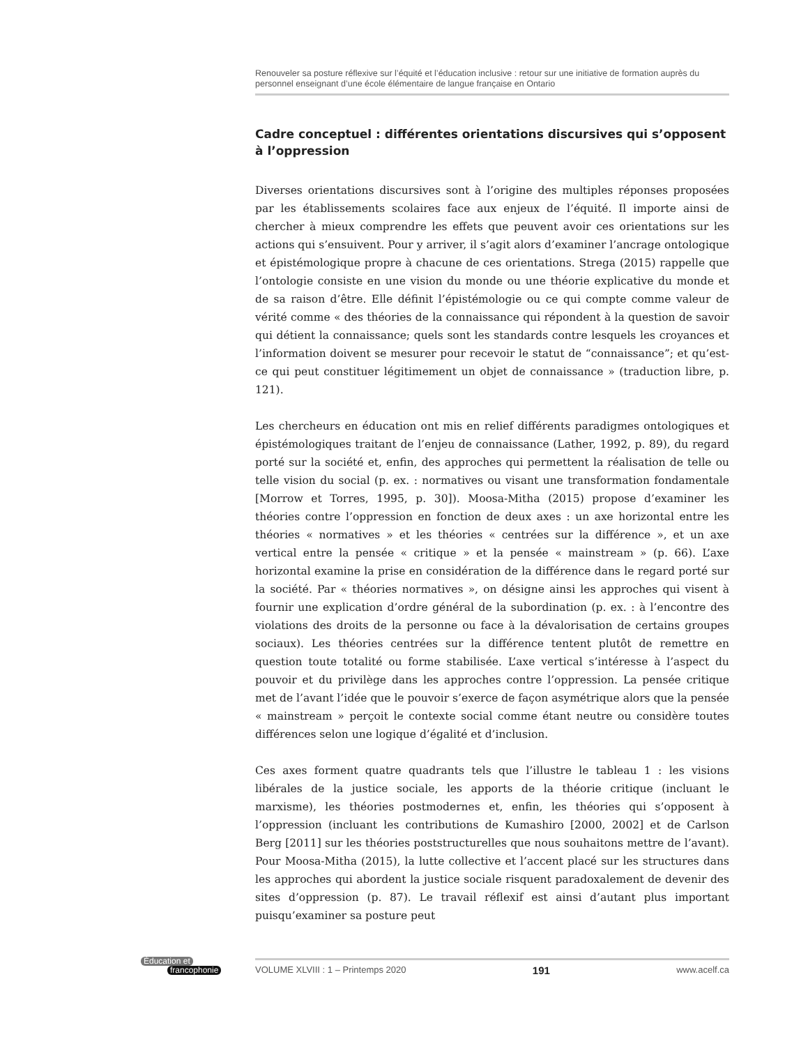Renouveler sa posture réflexive sur l’équité et l’éducation inclusive : retour sur une initiative de formation auprès du personnel enseignant d’une école élémentaire de langue française en Ontario
Cadre conceptuel : différentes orientations discursives qui s’opposent à l’oppression
Diverses orientations discursives sont à l’origine des multiples réponses proposées par les établissements scolaires face aux enjeux de l’équité. Il importe ainsi de chercher à mieux comprendre les effets que peuvent avoir ces orientations sur les actions qui s’ensuivent. Pour y arriver, il s’agit alors d’examiner l’ancrage ontologique et épistémologique propre à chacune de ces orientations. Strega (2015) rappelle que l’ontologie consiste en une vision du monde ou une théorie explicative du monde et de sa raison d’être. Elle définit l’épistémologie ou ce qui compte comme valeur de vérité comme « des théories de la connaissance qui répondent à la question de savoir qui détient la connaissance; quels sont les standards contre lesquels les croyances et l’information doivent se mesurer pour recevoir le statut de “connaissance”; et qu’est-ce qui peut constituer légitimement un objet de connaissance » (traduction libre, p. 121).
Les chercheurs en éducation ont mis en relief différents paradigmes ontologiques et épistémologiques traitant de l’enjeu de connaissance (Lather, 1992, p. 89), du regard porté sur la société et, enfin, des approches qui permettent la réalisation de telle ou telle vision du social (p. ex. : normatives ou visant une transformation fondamentale [Morrow et Torres, 1995, p. 30]). Moosa-Mitha (2015) propose d’examiner les théories contre l’oppression en fonction de deux axes : un axe horizontal entre les théories « normatives » et les théories « centrées sur la différence », et un axe vertical entre la pensée « critique » et la pensée « mainstream » (p. 66). L’axe horizontal examine la prise en considération de la différence dans le regard porté sur la société. Par « théories normatives », on désigne ainsi les approches qui visent à fournir une explication d’ordre général de la subordination (p. ex. : à l’encontre des violations des droits de la personne ou face à la dévalorisation de certains groupes sociaux). Les théories centrées sur la différence tentent plutôt de remettre en question toute totalité ou forme stabilisée. L’axe vertical s’intéresse à l’aspect du pouvoir et du privilège dans les approches contre l’oppression. La pensée critique met de l’avant l’idée que le pouvoir s’exerce de façon asymétrique alors que la pensée « mainstream » perçoit le contexte social comme étant neutre ou considère toutes différences selon une logique d’égalité et d’inclusion.
Ces axes forment quatre quadrants tels que l’illustre le tableau 1 : les visions libérales de la justice sociale, les apports de la théorie critique (incluant le marxisme), les théories postmodernes et, enfin, les théories qui s’opposent à l’oppression (incluant les contributions de Kumashiro [2000, 2002] et de Carlson Berg [2011] sur les théories poststructurelles que nous souhaitons mettre de l’avant). Pour Moosa-Mitha (2015), la lutte collective et l’accent placé sur les structures dans les approches qui abordent la justice sociale risquent paradoxalement de devenir des sites d’oppression (p. 87). Le travail réflexif est ainsi d’autant plus important puisqu’examiner sa posture peut
Éducation et
francophonie
VOLUME XLVIII : 1 – Printemps 2020 191 www.acelf.ca